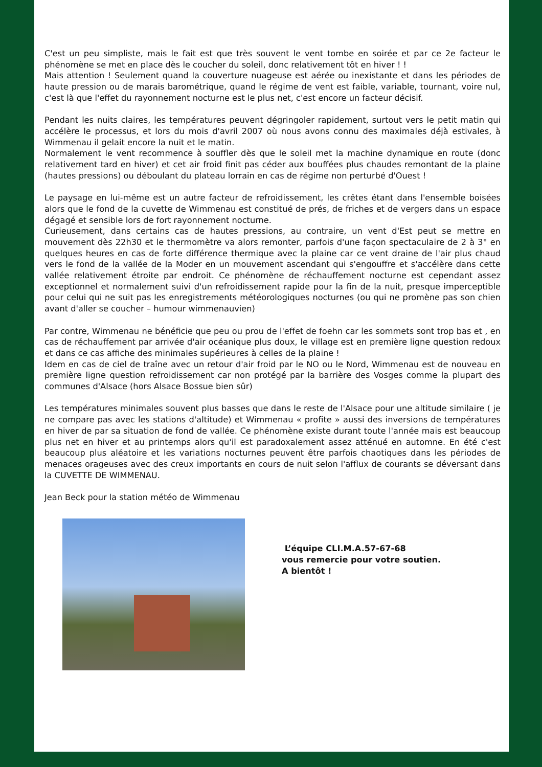C'est un peu simpliste, mais le fait est que très souvent le vent tombe en soirée et par ce 2e facteur le phénomène se met en place dès le coucher du soleil, donc relativement tôt en hiver ! !
Mais attention ! Seulement quand la couverture nuageuse est aérée ou inexistante et dans les périodes de haute pression ou de marais barométrique, quand le régime de vent est faible, variable, tournant, voire nul, c'est là que l'effet du rayonnement nocturne est le plus net, c'est encore un facteur décisif.
Pendant les nuits claires, les températures peuvent dégringoler rapidement, surtout vers le petit matin qui accélère le processus, et lors du mois d'avril 2007 où nous avons connu des maximales déjà estivales, à Wimmenau il gelait encore la nuit et le matin.
Normalement le vent recommence à souffler dès que le soleil met la machine dynamique en route (donc relativement tard en hiver) et cet air froid finit pas céder aux bouffées plus chaudes remontant de la plaine (hautes pressions) ou déboulant du plateau lorrain en cas de régime non perturbé d'Ouest !
Le paysage en lui-même est un autre facteur de refroidissement, les crêtes étant dans l'ensemble boisées alors que le fond de la cuvette de Wimmenau est constitué de prés, de friches et de vergers dans un espace dégagé et sensible lors de fort rayonnement nocturne.
Curieusement, dans certains cas de hautes pressions, au contraire, un vent d'Est peut se mettre en mouvement dès 22h30 et le thermomètre va alors remonter, parfois d'une façon spectaculaire de 2 à 3° en quelques heures en cas de forte différence thermique avec la plaine car ce vent draine de l'air plus chaud vers le fond de la vallée de la Moder en un mouvement ascendant qui s'engouffre et s'accélère dans cette vallée relativement étroite par endroit. Ce phénomène de réchauffement nocturne est cependant assez exceptionnel et normalement suivi d'un refroidissement rapide pour la fin de la nuit, presque imperceptible pour celui qui ne suit pas les enregistrements météorologiques nocturnes (ou qui ne promène pas son chien avant d'aller se coucher – humour wimmenauvien)
Par contre, Wimmenau ne bénéficie que peu ou prou de l'effet de foehn car les sommets sont trop bas et , en cas de réchauffement par arrivée d'air océanique plus doux, le village est en première ligne question redoux et dans ce cas affiche des minimales supérieures à celles de la plaine !
Idem en cas de ciel de traîne avec un retour d'air froid par le NO ou le Nord, Wimmenau est de nouveau en première ligne question refroidissement car non protégé par la barrière des Vosges comme la plupart des communes d'Alsace (hors Alsace Bossue bien sûr)
Les températures minimales souvent plus basses que dans le reste de l'Alsace pour une altitude similaire ( je ne compare pas avec les stations d'altitude) et Wimmenau « profite » aussi des inversions de températures en hiver de par sa situation de fond de vallée. Ce phénomène existe durant toute l'année mais est beaucoup plus net en hiver et au printemps alors qu'il est paradoxalement assez atténué en automne. En été c'est beaucoup plus aléatoire et les variations nocturnes peuvent être parfois chaotiques dans les périodes de menaces orageuses avec des creux importants en cours de nuit selon l'afflux de courants se déversant dans la CUVETTE DE WIMMENAU.
Jean Beck pour la station météo de Wimmenau
L’équipe CLI.M.A.57-67-68
vous remercie pour votre soutien.
A bientôt !